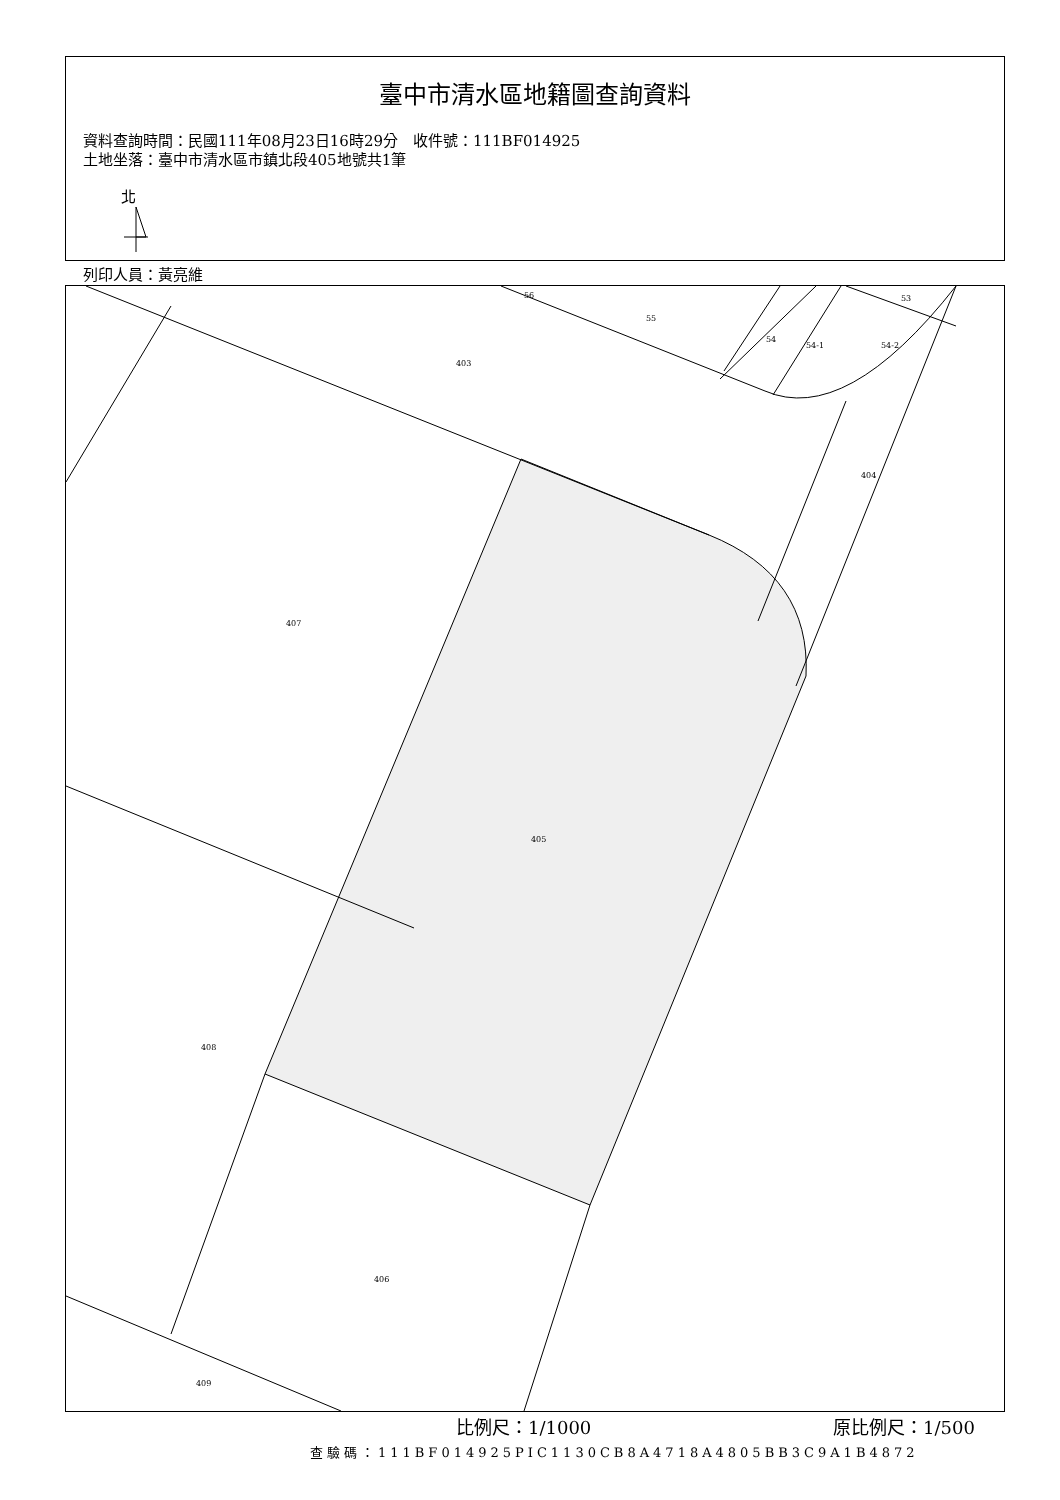臺中市清水區地籍圖查詢資料
資料查詢時間：民國111年08月23日16時29分　收件號：111BF014925
土地坐落：臺中市清水區市鎮北段405地號共1筆
北
列印人員：黃亮維
56
55
54
54-1
54-2
53
403
404
407
405
408
406
409
比例尺：1/1000 原比例尺：1/500
查驗碼：111BF014925PIC1130CB8A4718A4805BB3C9A1B4872